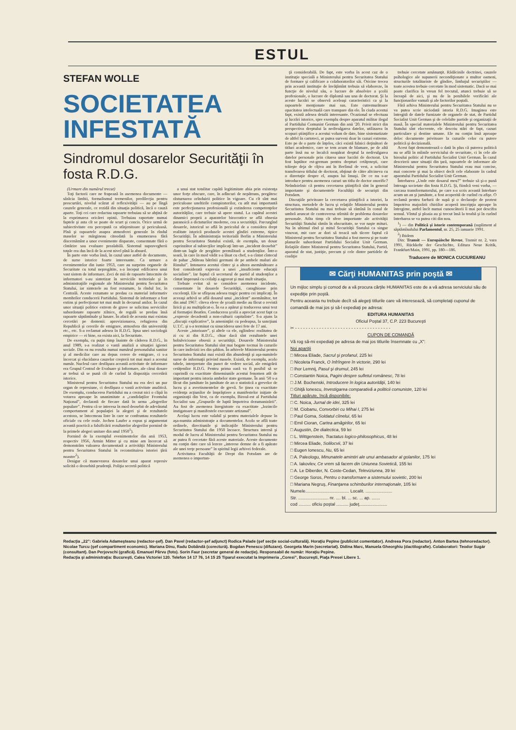ESTUL
STEFAN WOLLE
SOCIETATEA INFESTATĂ
Sindromul dosarelor Securităţii în fosta R.D.G.
(Urmare din numărul trecut)
Toţi factorii care ne frapează în asemenea documente — sărăcia limbii, formalismul termenilor, predilecţia pentru prescurtări, nivelul scăzut al reflexivităţii — au pe lîngă cauzele generale, ce rezidă din situaţia politică, încă o cauză aparte. Toţi cei care redactau rapoarte trebuiau să se abţină de la exprimarea oricărei opinii. Trebuiau raportate numai faptele şi asta cît se poate de scurt şi concis. Orice urmă de subiectivitate era percepută ca stînjenitoare şi periculoasă. Pînă şi rapoartele asupra atmosferei generale în rîndul maselor se mărgineau citeodată la enumerarea fără discernămînt a unor evenimente disparate, consemnate fără o cîntărire sau evaluare prealabilă. Sistemul supravegherii totale era dus încă de la acest nivel pînă la absurd.
În parte este vorba însă, în cazul unor astfel de documente, de surse istorice foarte interesante. Ca urmare a evenimentelor din iunie 1953, care au surprins organele de Securitate cu totul nepregătite, s-a început edificarea unui vast sistem de informare. Zeci de mii de rapoarte întocmite de informatori s-au sintetizat în serviciile teritoriale şi în administraţiile regionale ale Ministerului pentru Securitatea Statului, iar sintezele au fost rezumate, la rîndul lor, în Centrală. Aceste rezumate se predau ca material informativ membrilor conducerii Partidului. Sistemul de informare a fost extins şi perfecţionat tot mai mult în decursul anilor. În cazul unor situaţii politice extrem de grave se solicitau serviciilor subordonate rapoarte zilnice, de regulă se predau însă rapoarte săptămînale şi lunare. În afară de aceasta mai existau cercetări pe domenii: aprovizionarea, refugierea din Republică şi cererile de emigrare, atmosfera din universităţi etc., etc. S-a reclamat adesea în R.D.G. lipsa unei sociologii empirice — ei bine, ea exista aici, la Securitate.
De exemplu, cu puţin timp înainte de căderea R.D.G., în anul 1989, s-a realizat o vastă analiză a situaţiei igienei sociale. Din ea nu rezulta numai numărul personalului sanitar şi al medicilor care au depus cerere de emigrare, ci s-a încercat şi elucidarea cauzelor creşterii tot mai mari a acestui număr. Nucleul care desfăşura această activitate de informare era Grupul Central de Evaluare şi Informare, ale cărui dosare ar trebui să se pună cît de curînd la dispoziţia cercetării istorice.
Ministerul pentru Securitatea Statului nu era deci un pur organ de represiune, ci desfăşura o vastă activitate analitică. De exemplu, conducerea Partidului nu a crezut nici o clipă în votarea aproape în unanimitate a „candidaţilor Frontului Naţional”, declarată de fiecare dată în urma „alegerilor populare”. Pentru că se interesa în mod deosebit de adevăratul comportament al populaţiei la alegeri şi de rezultatele acestora, se întocmeau liste în care se confruntau rezultatele oficiale cu cele reale. Jochen Laufer a expus şi argumentat această practică a falsificării rezultatelor alegerilor pornind de la primele alegeri unitare din anul 1950<sup>1</sup>).
Pornind de la exemplul evenimentelor din anii 1953, respectiv 1956, Armin Mitter şi cu mine am încercat să demonstrăm valoarea documentară a activităţii Ministerului pentru Securitatea Statului în reconstituirea istoriei ţării noastre<sup>2</sup>).
Desigur că manevrarea dosarelor unui aparat represiv solicită o deosebită prudenţă. Poliţia secretă politică
a unui stat totalitar capătă legitimitate abia prin existenţa unor forţe obscure, care, în adîncuri de nepătruns, pregătesc răsturnarea orînduirii politice în vigoare. Cu cît sînt mai periculoase uneltirile conspiratorilor, cu atît mai importantă este perfecţionarea profesională şi extinderea competenţelor autorităţilor, care trebuie să apere statul. La capătul acestei dinamici proprii a aparatelor birocratice se află obsesia paranoică a dictaturilor moderne, cea a securităţii. Parcurgînd dosarele, istoricul se află în pericolul de a considera drept realitate istorică produsele acestei gîndiri extreme, tipice Securităţii. În administraţia teritorială Berlin a Ministerului pentru Securitatea Statului există, de exemplu, un dosar cuprinzător al subiecţilor implicaţi într-un „incident deosebit” dintr-un lagăr de pregătire premilitară a studenţilor. Într-o seară, în care în mod vădit s-a lăsat cu chef, s-a cîntat cîntecul de pahar „Stăteau bătrînii germani de pe ambele maluri ale Rinului”. Intonarea acestui cîntec şi a altora asemănătoare a fost considerată expresia a unei „insuficiente educaţii socialiste”. Iar faptul că secretarul de partid al studenţilor a cîntat împreună cu ceilalţi a agravat şi mai mult situaţia.
Trebuie evitat să se considere asemenea incidente, consemnate în dosarele Securităţii, caraghioase prin excelenţă. Ele se sfîrşeau adesea tragic pentru cei implicaţi. În aceeaşi arhivă se află dosarul unui „incident” asemănător, tot din anul 1967: cîteva eleve de şcoală medie au făcut o revistă lirică şi au multiplicat-o. În ea a apărut şi traducerea unui text al formaţiei Beatles. Conducerea şcolii a apreciat acest fapt ca „expresie decadentă a non-culturii capitaliste”. S-a ajuns la „discuţii explicative”, la ameninţări cu pedeapsa, la sancţiuni U.T.C. şi s-a terminat cu sinuciderea unei fete de 17 ani.
Aceste „istorioare”, şi altele ca ele, oglindesc realitatea de zi cu zi din R.D.G., chiar dacă sînt rezultatele unei bolnăvicioase obsesii a securităţii. Dosarele Ministerului pentru Securitatea Statului sînt mai bogate tocmai în cazurile în care indivizii ies din şablon. În arhivele Ministerului pentru Securitatea Statului mai există din abundenţă şi aşa-numitele surse de informaţii privind masele. Există, de exemplu, acolo tabele, interpretate din punct de vedere social, ale emigrării cetăţenilor R.D.G. Pentru prima oară va fi posibil să se cuprindă cu exactitate dimensiunile acestui fenomen atît de important pentru istoria ambelor state germane. În anii '50 s-a făcut din jumătate în jumătate de an o statistică a grevelor de lucru şi a avertismentelor de grevă. Se ţinea cu exactitate evidenţa acţiunilor de împrăştiere a manifestelor iniţiate de organizaţii din Vest, ca de exemplu, Biroul-est al Partidului Socialist sau „Grupurile de luptă împotriva dezumanizării”. Au fost de asemenea înregistrate cu exactitate „lozincile instigatoare şi manifestele executate artizanal”.
Acelaşi lucru este valabil şi pentru materialele depuse în aşa-numita administraţie a documentelor. Acolo se află toate ordinele, directiunile şi indicaţiile Ministerului pentru Securitatea Statului din 1950 încoace. Structura internă şi modul de lucru al Ministerului pentru Securitatea Statului nu ar putea fi cercetate fără aceste materiale. Aceste documente nu conţin date care să lezeze „interese demne de a fi apărate ale unei terţe persoane” în spiritul legii arhivei federale.
Activitatea Facultăţii de Drept din Potsdam are de asemenea o importan-
ţă considerabilă. De fapt, este vorba în acest caz de o instituţie specială a Ministerului pentru Securitatea Statului de formare şi calificare a colaboratorilor săi. Oricine trecea prin această instituţie de învăţămînt trebuia să elaboreze, în funcţie de nivelul său, o lucrare de absolvire a şcolii profesionale, o lucrare de diplomă sau una de doctorat. Şi la aceste lucrări se observă aceleaşi caracteristici ca şi la rapoartele menţionate mai sus. Este cutremurătoare opacitatea intelectuală care transpare din ele. În ciuda acestui fapt, există adesea detalii interesante. Ocazional se efectuau şi lucrări istorice, spre exemplu despre aparatul militar ilegal al Partidului Comunist German din anii '20. Privit strict din perspectiva dreptului la nedivulgarea datelor, utilizarea în scopuri ştiinţifice a acestui volum de date, bine sistematizate de altfel în cartoteci, ar putea surveni doar în cazuri extreme. Este pe de o parte de înţeles, căci există falnici deţinători de titluri academice, care se tem acum de blamare, pe de altă parte însă nu se încalcă neapărat dreptul la nedivulgarea datelor personale prin citarea unor lucrări de doctorat. Un fost luptător est-german pentru drepturi cetăţeneşti, care trăieşte deja de cîţiva ani în Berlinul de vest, a solicitat transferarea titlului de doctorat, obţinut de către altcineva cu o dizertaţie despre el, asupra lui însuşi. De ce nu s-ar introduce pentru asemenea cazuri un titlu de doctor onorific? Neîndoielnic că pentru cercetarea ştiinţifică sînt în general importante şi documentele Facultăţii de securişti din Potsdam.
Discuţiile privitoare la cercetarea ştiinţifică a istoriei, la structura, metodele de lucru şi relaţiile Ministerului pentru Securitatea Statului nu mai trebuie să rămînă în conul de umbră aruncat de controversa stîrnită de problema dosarelor personale. Atîta timp cît sfere importante ale activităţii Securităţii Statului rămîn în obscuritate, se vor naşte mituri. Nu în ultimul rînd şi mitul Securităţii Statului ca singur vinovat, mit care ar dori să treacă sub tăcere faptul că Ministerul pentru Securitatea Statului a fost mereu şi pe toate planurile subordonat Partidului Socialist Unit German. Relaţiile dintre Ministerul pentru Securitatea Statului, Partid, aparatul de stat, justiţie, precum şi cele dintre partidele de coaliţie
trebuie cercetate amănunţit. Rădăcinile doctrinei, cauzele psihologice ale supunerii necondiţionate a multor oameni, structurile totalitariste de gîndire, limbajul securiştilor — toate acestea trebuie cercetate în mod sistematic. Dacă se mai poate clarifica în vreun fel trecutul, atunci trebuie să se înceapă de aici, şi nu de la penibilele verificări ale funcţionarilor vamali şi ale factorilor poştali.
Fără arhiva Ministerului pentru Securitatea Statului nu se va putea scrie niciodată istoria R.D.G. Imaginea este întregită de datele furnizate de organele de stat, de Partidul Socialist Unit German şi de celelalte partide şi organizaţii de masă. În special materialele Ministerului pentru Securitatea Statului sînt elocvente, ele descriu stări de fapt, cazuri particulare şi destine umane. Ele nu conţin însă aproape deloc documente privitoare la cazurile celor cu putere politică şi decizională.
Acest fapt demonstrează o dată în plus că puterea politică nu se află în mîinile serviciului de securitate, ci în cele ale biroului politic al Partidului Socialist Unit German. În cazul descrierii unor situaţii din ţară, rapoartele de informare ale Ministerului pentru Securitatea Statului erau mai concise, mai concrete şi mai la obiect decît cele elaborate în cadrul aparatului Partidului Socialist Unit German.
Întrebarea „Unde este dosarul meu?” trebuie să şi-o pună întreaga societate din fosta R.D.G. Şi, fiindcă veni vorba, — carcasa transformatorului, pe care s-a scris această întrebare acum un an şi jumătate, a fost acoperită de curînd cu afişe. O reclamă pentru farfurii de supă şi o declaraţie de protest împotriva majorării chiriilor acoperă inscripţia aproape în întregime, astfel încît numai cunoscătorii îi mai pot descifra sensul. Vîntul şi ploaia au şi trecut însă la treabă şi în curînd întrebarea se va putea citi din nou.
<sup>1</sup>) — din Politică şi istorie contemporană (supliment al săptămînalului Parlamentul, nr. 25, 25 ianuarie 1991.
<sup>2</sup>) Ibidem
Din: Transit — Europäische Revue, Transit nr. 2, vara 1991, Rückkehr der Geschichte, Editura Neue Kritik, Frankfurt/Main, 1991, pp. 180—186.
Traducere de MONICA CUCIUREANU
✉ Cărţi HUMANITAS prin poştă ✉
Un mijloc simplu şi comod de a vă procura cărţile HUMANITAS este de a vă adresa serviciului său de expediţie prin poştă.
Pentru aceasta nu trebuie decît să alegeţi titlurile care vă interesează, să completaţi cuponul de comandă de mai jos şi să-l expediaţi pe adresa:
EDITURA HUMANITAS
Oficiul Poştal 37, C.P. 223 Bucureşti
✂ - - - - - - - - - - - - - - - - - - - - - - - - - - - - - - - - - - - -
CUPON DE COMANDĂ
Vă rog să-mi expediaţi pe adresa de mai jos titlurile însemnate cu „X”:
Noi apariţii
□ Mircea Eliade, Sacrul şi profanul, 225 lei
□ Nicoleta Franck, O înfrîngere în victorie, 290 lei
□ Ihor Lemnij, Pasul şi drumul, 245 lei
□ Constantin Noica, Pagini despre sufletul românesc, 78 lei
□ J.M. Bochenski, Introducere în logica autorităţii, 140 lei
□ Ghiţă Ionescu, Investigarea comparativă a politicii comuniste, 120 lei
Titluri apărute, încă disponibile:
□ C. Noica, Jurnal de idei, 325 lei
□ M. Ciobanu, Convorbiri cu Mihai I, 275 lei
□ Paul Goma, Soldatul cîinelui, 65 lei
□ Emil Cioran, Cartea amăgirilor, 65 lei
□ Augustin, De dialectica, 59 lei
□ L. Wittgenstein, Tractatus logico-philosophicus, 48 lei
□ Mircea Eliade, Solilocvii, 37 lei
□ Eugen Ionescu, Nu, 65 lei
□ A. Paleologu, Minunatele amintiri ale unui ambasador al golanilor, 175 lei
□ A. Iakovlev, Ce vrem să facem din Uniunea Sovietică, 155 lei
□ A. Le Diberder, N. Coste-Cedan, Televiziunea, 39 lei
□ George Soros, Pentru o transformare a sistemului sovietic, 200 lei
□ Mariana Negruş, Finanţarea schimburilor internaţionale, 105 lei
Numele.................................... Localit. ......................
Str. ......................... nr. .... bl. ... sc. ... ap. .......
cod .......... oficiu poştal .......... judeţ.......................
Redacţia „22”: Gabriela Adameşteanu (redactor-şef). Dan Pavel (redactor-şef adjunct) Rodica Palade (şef secţie social-culturală). Horaţiu Pepine (publicist comentator). Andreea Pora (redactor). Anton Bartea (tehnoredactor). Nicolae Turcu (şef compartiment economic). Mariana Dinu, Radu Dobândă (corectură). Bogdan Penescu (difuzare). Georgeta Marin (secretariat). Didina Marc, Manuela Gheorghiu (dactilografie). Colaboratori: Teodor Sugár (consultant). Dan Perjovschi (grafică). Emanuel Pârvu (foto). Sorin Faur (secretar general de redacţie). Responsabil de număr: Horaţiu Pepine.
Redacţia şi administraţia: Bucureşti, Calea Victoriei 120. Telefon 14 17 76, 14 15 25 Tiparul executat la Imprimeria „Coresi”, Bucureşti, Piaţa Presei Libere 1.